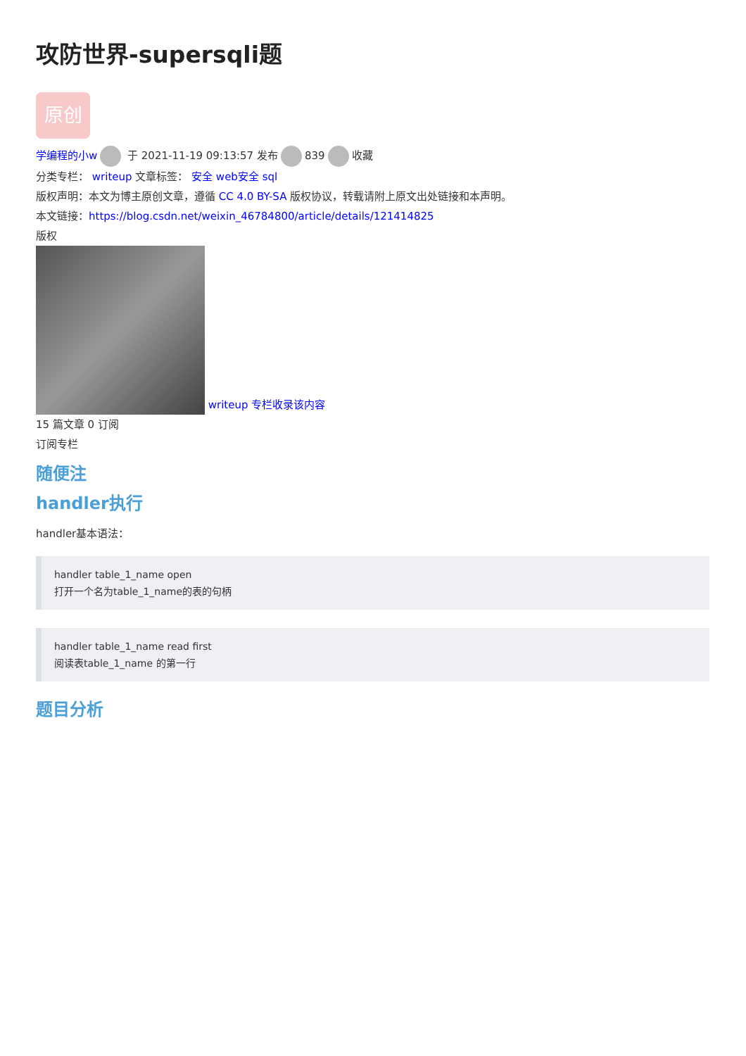攻防世界-supersqli题
原创
学编程的小w 于 2021-11-19 09:13:57 发布 839 收藏
分类专栏： writeup 文章标签： 安全 web安全 sql
版权声明：本文为博主原创文章，遵循 CC 4.0 BY-SA 版权协议，转载请附上原文出处链接和本声明。
本文链接：https://blog.csdn.net/weixin_46784800/article/details/121414825
版权
writeup 专栏收录该内容
15 篇文章 0 订阅
订阅专栏
随便注
handler执行
handler基本语法：
handler table_1_name open
打开一个名为table_1_name的表的句柄
handler table_1_name read first
阅读表table_1_name 的第一行
题目分析